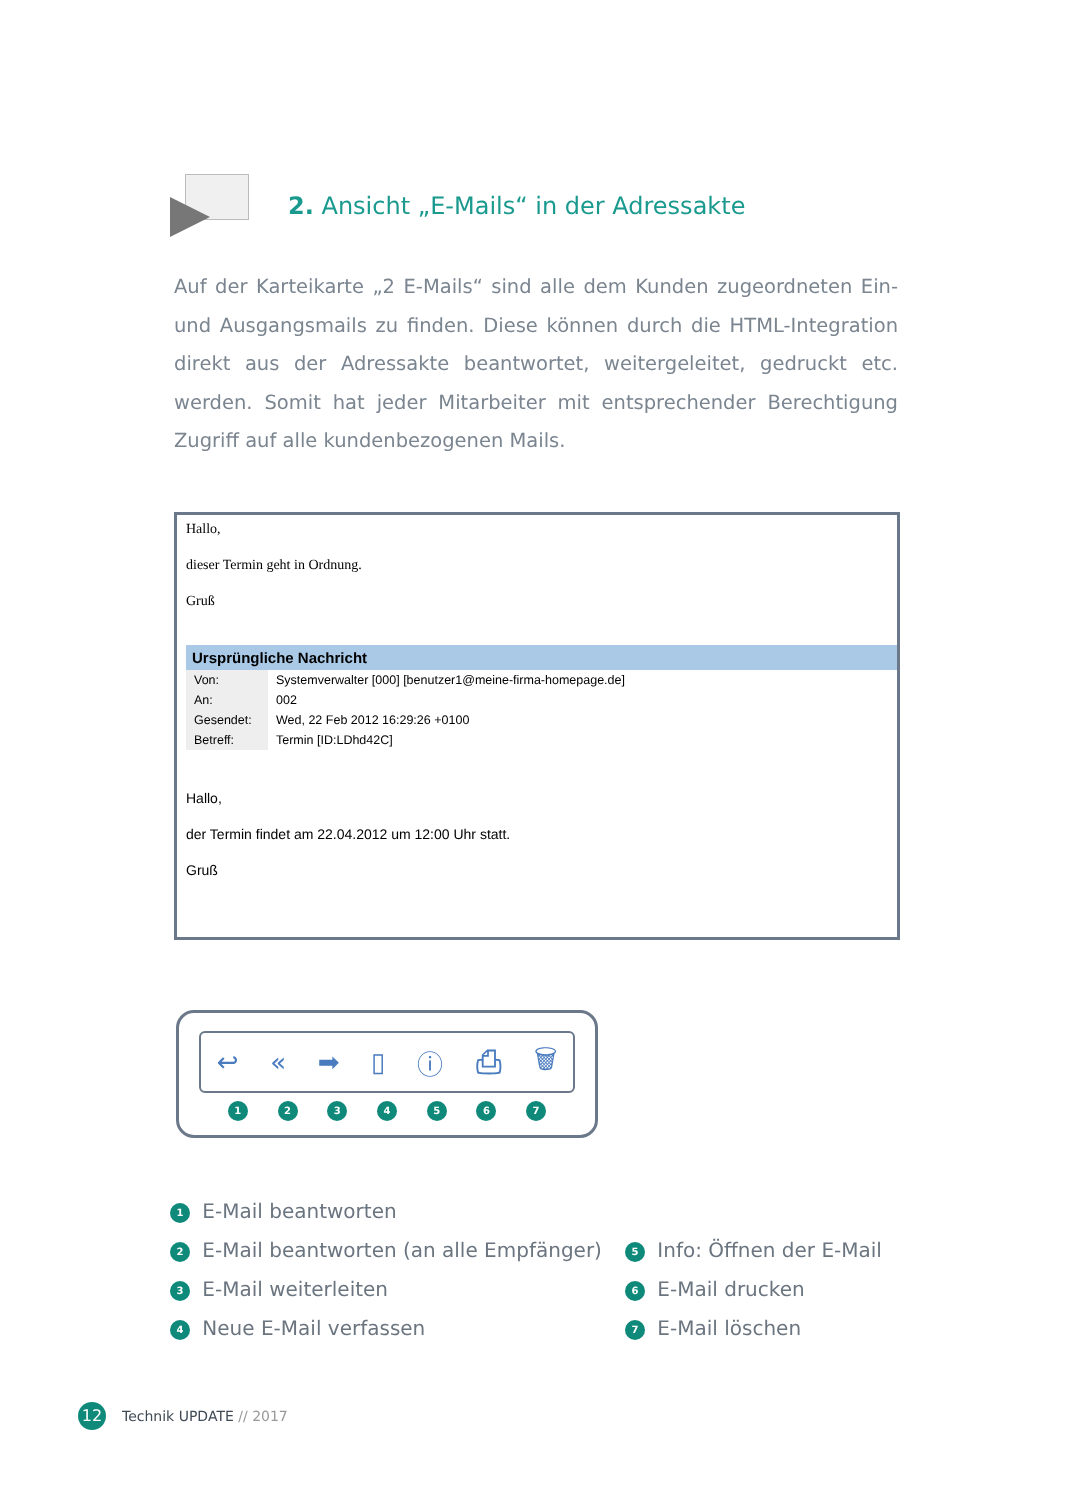2. Ansicht „E-Mails“ in der Adressakte
Auf der Karteikarte „2 E-Mails“ sind alle dem Kunden zugeordneten Ein- und Ausgangsmails zu finden. Diese können durch die HTML-Integration direkt aus der Adressakte beantwortet, weitergeleitet, gedruckt etc. werden. Somit hat jeder Mitarbeiter mit entsprechender Berechtigung Zugriff auf alle kundenbezogenen Mails.
Hallo,
dieser Termin geht in Ordnung.
Gruß
Ursprüngliche Nachricht
| Von: | Systemverwalter [000] [benutzer1@meine-firma-homepage.de] |
| An: | 002 |
| Gesendet: | Wed, 22 Feb 2012 16:29:26 +0100 |
| Betreff: | Termin [ID:LDhd42C] |
Hallo,
der Termin findet am 22.04.2012 um 12:00 Uhr statt.
Gruß
↩ « ➡ ▯ ⓘ ⎙ 🗑
1234567
1 E-Mail beantworten
2 E-Mail beantworten (an alle Empfänger)
3 E-Mail weiterleiten
4 Neue E-Mail verfassen
5 Info: Öffnen der E-Mail
6 E-Mail drucken
7 E-Mail löschen
12 Technik UPDATE // 2017